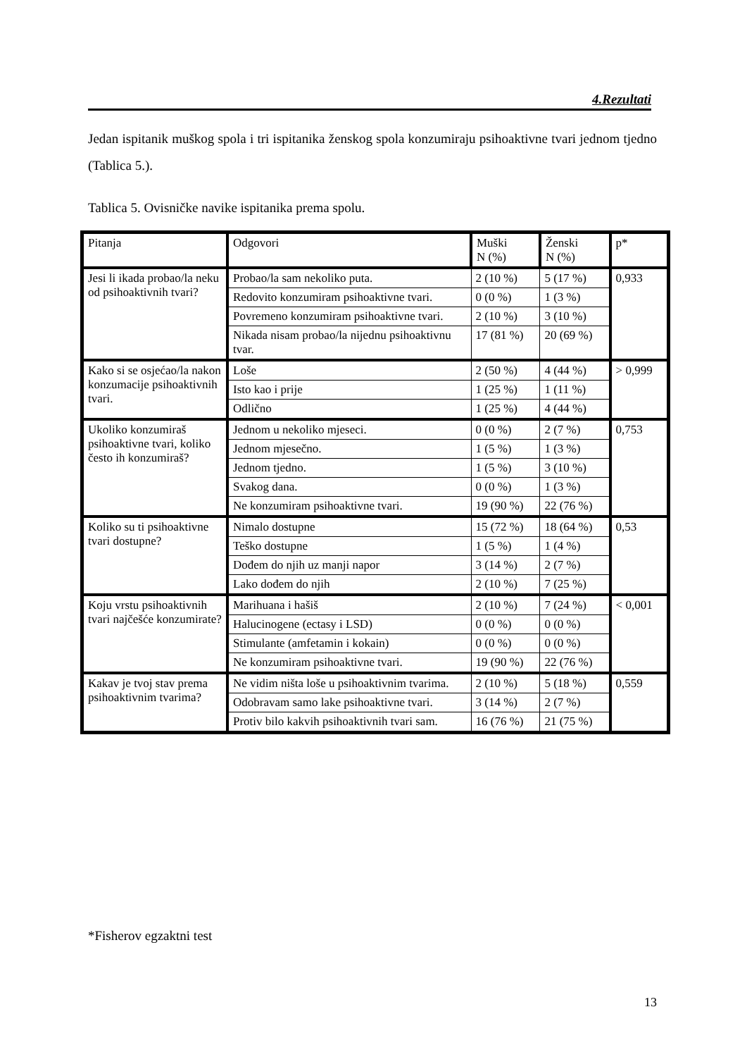4.Rezultati
Jedan ispitanik muškog spola i tri ispitanika ženskog spola konzumiraju psihoaktivne tvari jednom tjedno (Tablica 5.).
Tablica 5. Ovisničke navike ispitanika prema spolu.
| Pitanja | Odgovori | Muški N (%) | Ženski N (%) | p* |
| Jesi li ikada probao/la neku od psihoaktivnih tvari? | Probao/la sam nekoliko puta. | 2 (10 %) | 5 (17 %) | 0,933 |
| | Redovito konzumiram psihoaktivne tvari. | 0 (0 %) | 1 (3 %) | |
| | Povremeno konzumiram psihoaktivne tvari. | 2 (10 %) | 3 (10 %) | |
| | Nikada nisam probao/la nijednu psihoaktivnu tvar. | 17 (81 %) | 20 (69 %) | |
| Kako si se osjećao/la nakon konzumacije psihoaktivnih tvari. | Loše | 2 (50 %) | 4 (44 %) | > 0,999 |
| | Isto kao i prije | 1 (25 %) | 1 (11 %) | |
| | Odlično | 1 (25 %) | 4 (44 %) | |
| Ukoliko konzumiraš psihoaktivne tvari, koliko često ih konzumiraš? | Jednom u nekoliko mjeseci. | 0 (0 %) | 2 (7 %) | 0,753 |
| | Jednom mjesečno. | 1 (5 %) | 1 (3 %) | |
| | Jednom tjedno. | 1 (5 %) | 3 (10 %) | |
| | Svakog dana. | 0 (0 %) | 1 (3 %) | |
| | Ne konzumiram psihoaktivne tvari. | 19 (90 %) | 22 (76 %) | |
| Koliko su ti psihoaktivne tvari dostupne? | Nimalo dostupne | 15 (72 %) | 18 (64 %) | 0,53 |
| | Teško dostupne | 1 (5 %) | 1 (4 %) | |
| | Dođem do njih uz manji napor | 3 (14 %) | 2 (7 %) | |
| | Lako dođem do njih | 2 (10 %) | 7 (25 %) | |
| Koju vrstu psihoaktivnih tvari najčešće konzumirate? | Marihuana i hašiš | 2 (10 %) | 7 (24 %) | < 0,001 |
| | Halucinogene (ectasy i LSD) | 0 (0 %) | 0 (0 %) | |
| | Stimulante (amfetamin i kokain) | 0 (0 %) | 0 (0 %) | |
| | Ne konzumiram psihoaktivne tvari. | 19 (90 %) | 22 (76 %) | |
| Kakav je tvoj stav prema psihoaktivnim tvarima? | Ne vidim ništa loše u psihoaktivnim tvarima. | 2 (10 %) | 5 (18 %) | 0,559 |
| | Odobravam samo lake psihoaktivne tvari. | 3 (14 %) | 2 (7 %) | |
| | Protiv bilo kakvih psihoaktivnih tvari sam. | 16 (76 %) | 21 (75 %) | |
*Fisherov egzaktni test
13